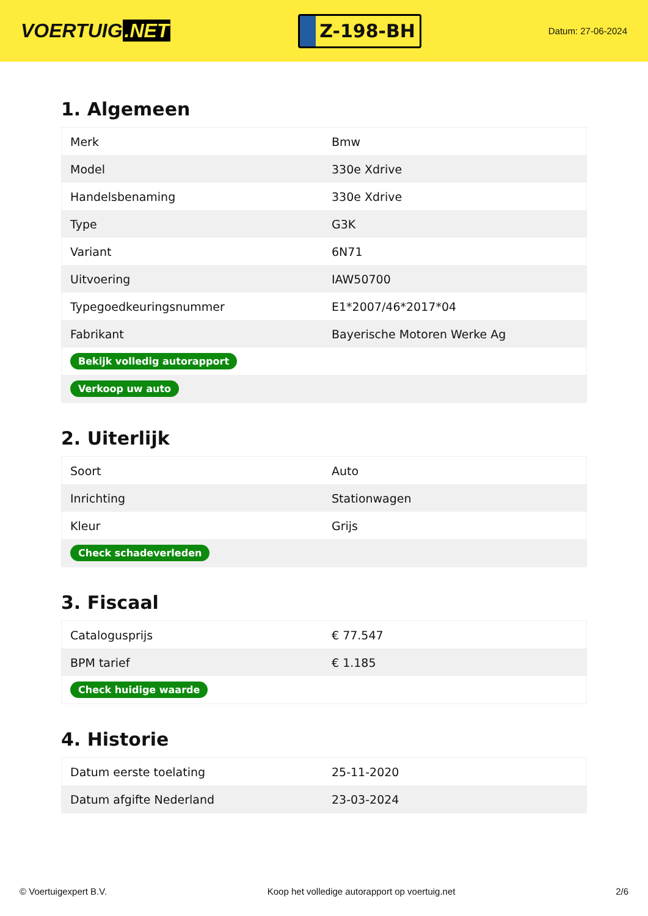VOERTUIG.NET
Z-198-BH
Datum: 27-06-2024
1. Algemeen
| Merk | Bmw |
| Model | 330e Xdrive |
| Handelsbenaming | 330e Xdrive |
| Type | G3K |
| Variant | 6N71 |
| Uitvoering | IAW50700 |
| Typegoedkeuringsnummer | E1*2007/46*2017*04 |
| Fabrikant | Bayerische Motoren Werke Ag |
| Bekijk volledig autorapport | |
| Verkoop uw auto | |
2. Uiterlijk
| Soort | Auto |
| Inrichting | Stationwagen |
| Kleur | Grijs |
| Check schadeverleden | |
3. Fiscaal
| Catalogusprijs | € 77.547 |
| BPM tarief | € 1.185 |
| Check huidige waarde | |
4. Historie
| Datum eerste toelating | 25-11-2020 |
| Datum afgifte Nederland | 23-03-2024 |
© Voertuigexpert B.V. Koop het volledige autorapport op voertuig.net 2/6